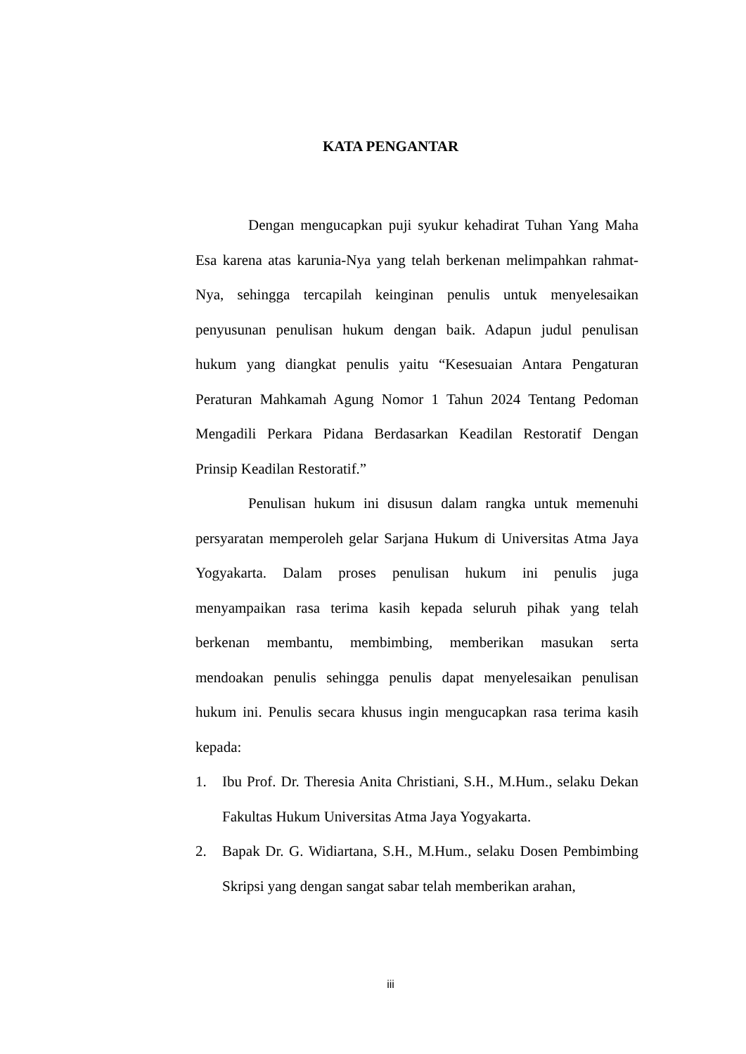KATA PENGANTAR
Dengan mengucapkan puji syukur kehadirat Tuhan Yang Maha Esa karena atas karunia-Nya yang telah berkenan melimpahkan rahmat-Nya, sehingga tercapilah keinginan penulis untuk menyelesaikan penyusunan penulisan hukum dengan baik. Adapun judul penulisan hukum yang diangkat penulis yaitu “Kesesuaian Antara Pengaturan Peraturan Mahkamah Agung Nomor 1 Tahun 2024 Tentang Pedoman Mengadili Perkara Pidana Berdasarkan Keadilan Restoratif Dengan Prinsip Keadilan Restoratif.”
Penulisan hukum ini disusun dalam rangka untuk memenuhi persyaratan memperoleh gelar Sarjana Hukum di Universitas Atma Jaya Yogyakarta. Dalam proses penulisan hukum ini penulis juga menyampaikan rasa terima kasih kepada seluruh pihak yang telah berkenan membantu, membimbing, memberikan masukan serta mendoakan penulis sehingga penulis dapat menyelesaikan penulisan hukum ini. Penulis secara khusus ingin mengucapkan rasa terima kasih kepada:
1. Ibu Prof. Dr. Theresia Anita Christiani, S.H., M.Hum., selaku Dekan Fakultas Hukum Universitas Atma Jaya Yogyakarta.
2. Bapak Dr. G. Widiartana, S.H., M.Hum., selaku Dosen Pembimbing Skripsi yang dengan sangat sabar telah memberikan arahan,
iii